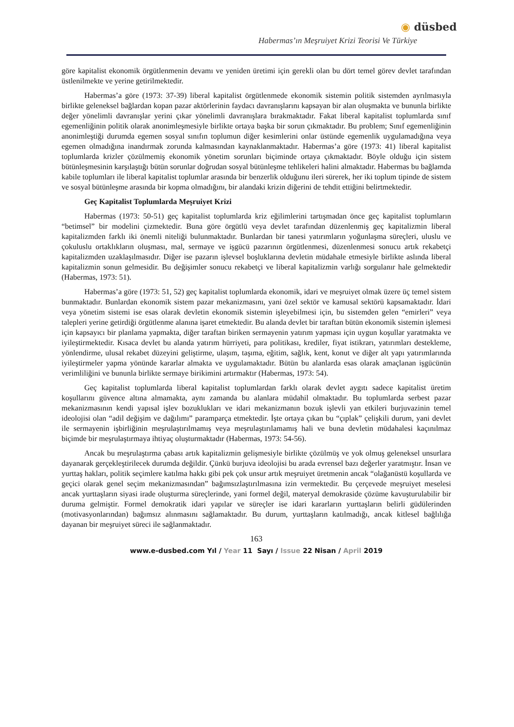◉ düsbed
Habermas’ın Meşruiyet Krizi Teorisi Ve Türkiye
göre kapitalist ekonomik örgütlenmenin devamı ve yeniden üretimi için gerekli olan bu dört temel görev devlet tarafından üstlenilmekte ve yerine getirilmektedir.
Habermas’a göre (1973: 37-39) liberal kapitalist örgütlenmede ekonomik sistemin politik sistemden ayrılmasıyla birlikte geleneksel bağlardan kopan pazar aktörlerinin faydacı davranışlarını kapsayan bir alan oluşmakta ve bununla birlikte değer yönelimli davranışlar yerini çıkar yönelimli davranışlara bırakmaktadır. Fakat liberal kapitalist toplumlarda sınıf egemenliğinin politik olarak anonimleşmesiyle birlikte ortaya başka bir sorun çıkmaktadır. Bu problem; Sınıf egemenliğinin anonimleştiği durumda egemen sosyal sınıfın toplumun diğer kesimlerini onlar üstünde egemenlik uygulamadığına veya egemen olmadığına inandırmak zorunda kalmasından kaynaklanmaktadır. Habermas’a göre (1973: 41) liberal kapitalist toplumlarda krizler çözülmemiş ekonomik yönetim sorunları biçiminde ortaya çıkmaktadır. Böyle olduğu için sistem bütünleşmesinin karşılaştığı bütün sorunlar doğrudan sosyal bütünleşme tehlikeleri halini almaktadır. Habermas bu bağlamda kabile toplumları ile liberal kapitalist toplumlar arasında bir benzerlik olduğunu ileri sürerek, her iki toplum tipinde de sistem ve sosyal bütünleşme arasında bir kopma olmadığını, bir alandaki krizin diğerini de tehdit ettiğini belirtmektedir.
Geç Kapitalist Toplumlarda Meşruiyet Krizi
Habermas (1973: 50-51) geç kapitalist toplumlarda kriz eğilimlerini tartışmadan önce geç kapitalist toplumların “betimsel” bir modelini çizmektedir. Buna göre örgütlü veya devlet tarafından düzenlenmiş geç kapitalizmin liberal kapitalizmden farklı iki önemli niteliği bulunmaktadır. Bunlardan bir tanesi yatırımların yoğunlaşma süreçleri, uluslu ve çokuluslu ortaklıkların oluşması, mal, sermaye ve işgücü pazarının örgütlenmesi, düzenlenmesi sonucu artık rekabetçi kapitalizmden uzaklaşılmasıdır. Diğer ise pazarın işlevsel boşluklarına devletin müdahale etmesiyle birlikte aslında liberal kapitalizmin sonun gelmesidir. Bu değişimler sonucu rekabetçi ve liberal kapitalizmin varlığı sorgulanır hale gelmektedir (Habermas, 1973: 51).
Habermas’a göre (1973: 51, 52) geç kapitalist toplumlarda ekonomik, idari ve meşruiyet olmak üzere üç temel sistem bunmaktadır. Bunlardan ekonomik sistem pazar mekanizmasını, yani özel sektör ve kamusal sektörü kapsamaktadır. İdari veya yönetim sistemi ise esas olarak devletin ekonomik sistemin işleyebilmesi için, bu sistemden gelen “emirleri” veya talepleri yerine getirdiği örgütlenme alanına işaret etmektedir. Bu alanda devlet bir taraftan bütün ekonomik sistemin işlemesi için kapsayıcı bir planlama yapmakta, diğer taraftan biriken sermayenin yatırım yapması için uygun koşullar yaratmakta ve iyileştirmektedir. Kısaca devlet bu alanda yatırım hürriyeti, para politikası, krediler, fiyat istikrarı, yatırımları destekleme, yönlendirme, ulusal rekabet düzeyini geliştirme, ulaşım, taşıma, eğitim, sağlık, kent, konut ve diğer alt yapı yatırımlarında iyileştirmeler yapma yönünde kararlar almakta ve uygulamaktadır. Bütün bu alanlarda esas olarak amaçlanan işgücünün verimliliğini ve bununla birlikte sermaye birikimini artırmaktır (Habermas, 1973: 54).
Geç kapitalist toplumlarda liberal kapitalist toplumlardan farklı olarak devlet aygıtı sadece kapitalist üretim koşullarını güvence altına almamakta, aynı zamanda bu alanlara müdahil olmaktadır. Bu toplumlarda serbest pazar mekanizmasının kendi yapısal işlev bozuklukları ve idari mekanizmanın bozuk işlevli yan etkileri burjuvazinin temel ideolojisi olan “adil değişim ve dağılımı” paramparça etmektedir. İşte ortaya çıkan bu “çıplak” çelişkili durum, yani devlet ile sermayenin işbirliğinin meşrulaştırılmamış veya meşrulaştırılamamış hali ve buna devletin müdahalesi kaçınılmaz biçimde bir meşrulaştırmaya ihtiyaç oluşturmaktadır (Habermas, 1973: 54-56).
Ancak bu meşrulaştırma çabası artık kapitalizmin gelişmesiyle birlikte çözülmüş ve yok olmuş geleneksel unsurlara dayanarak gerçekleştirilecek durumda değildir. Çünkü burjuva ideolojisi bu arada evrensel bazı değerler yaratmıştır. İnsan ve yurttaş hakları, politik seçimlere katılma hakkı gibi pek çok unsur artık meşruiyet üretmenin ancak “olağanüstü koşullarda ve geçici olarak genel seçim mekanizmasından” bağımsızlaştırılmasına izin vermektedir. Bu çerçevede meşruiyet meselesi ancak yurttaşların siyasi irade oluşturma süreçlerinde, yani formel değil, materyal demokraside çözüme kavuşturulabilir bir duruma gelmiştir. Formel demokratik idari yapılar ve süreçler ise idari kararların yurttaşların belirli güdülerinden (motivasyonlarından) bağımsız alınmasını sağlamaktadır. Bu durum, yurttaşların katılmadığı, ancak kitlesel bağlılığa dayanan bir meşruiyet süreci ile sağlanmaktadır.
163
www.e-dusbed.com Yıl / Year 11 Sayı / Issue 22 Nisan / April 2019